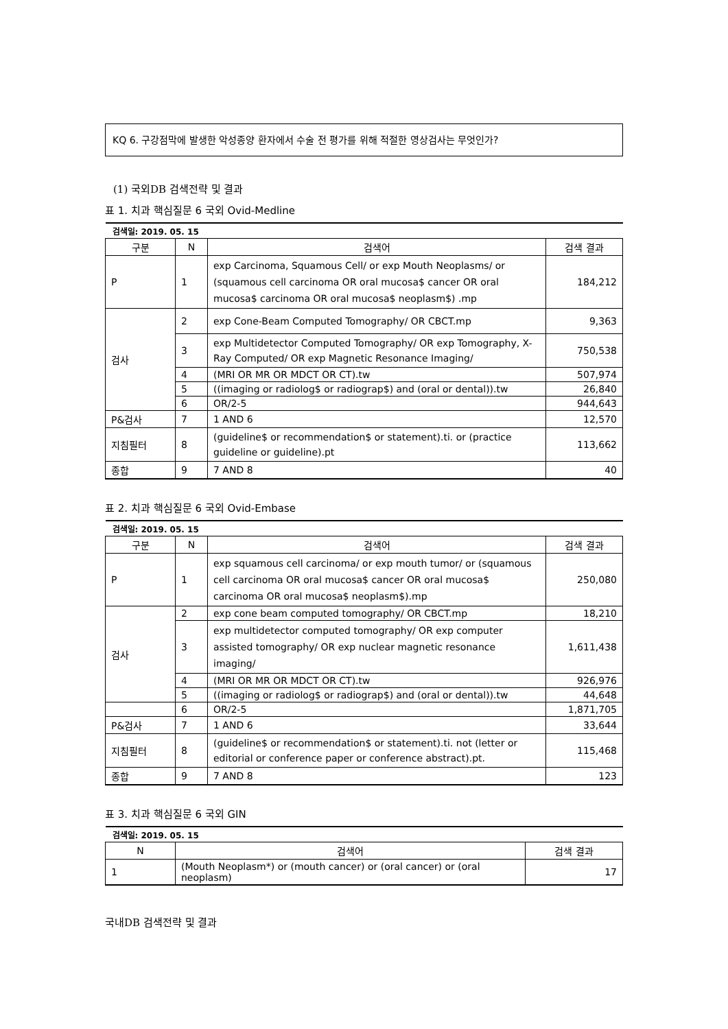KQ 6. 구강점막에 발생한 악성종양 환자에서 수술 전 평가를 위해 적절한 영상검사는 무엇인가?
(1) 국외DB 검색전략 및 결과
표 1. 치과 핵심질문 6 국외 Ovid-Medline
| 검색일: 2019. 05. 15 | | | |
| 구분 | N | 검색어 | 검색 결과 |
| P | 1 | exp Carcinoma, Squamous Cell/ or exp Mouth Neoplasms/ or (squamous cell carcinoma OR oral mucosa$ cancer OR oral mucosa$ carcinoma OR oral mucosa$ neoplasm$) .mp | 184,212 |
| 검사 | 2 | exp Cone-Beam Computed Tomography/ OR CBCT.mp | 9,363 |
| | 3 | exp Multidetector Computed Tomography/ OR exp Tomography, X-Ray Computed/ OR exp Magnetic Resonance Imaging/ | 750,538 |
| | 4 | (MRI OR MR OR MDCT OR CT).tw | 507,974 |
| | 5 | ((imaging or radiolog$ or radiograp$) and (oral or dental)).tw | 26,840 |
| | 6 | OR/2-5 | 944,643 |
| P&검사 | 7 | 1 AND 6 | 12,570 |
| 지침필터 | 8 | (guideline$ or recommendation$ or statement).ti. or (practice guideline or guideline).pt | 113,662 |
| 종합 | 9 | 7 AND 8 | 40 |
표 2. 치과 핵심질문 6 국외 Ovid-Embase
| 검색일: 2019. 05. 15 | | | |
| 구분 | N | 검색어 | 검색 결과 |
| P | 1 | exp squamous cell carcinoma/ or exp mouth tumor/ or (squamous cell carcinoma OR oral mucosa$ cancer OR oral mucosa$ carcinoma OR oral mucosa$ neoplasm$).mp | 250,080 |
| 검사 | 2 | exp cone beam computed tomography/ OR CBCT.mp | 18,210 |
| | 3 | exp multidetector computed tomography/ OR exp computer assisted tomography/ OR exp nuclear magnetic resonance imaging/ | 1,611,438 |
| | 4 | (MRI OR MR OR MDCT OR CT).tw | 926,976 |
| | 5 | ((imaging or radiolog$ or radiograp$) and (oral or dental)).tw | 44,648 |
| | 6 | OR/2-5 | 1,871,705 |
| P&검사 | 7 | 1 AND 6 | 33,644 |
| 지침필터 | 8 | (guideline$ or recommendation$ or statement).ti. not (letter or editorial or conference paper or conference abstract).pt. | 115,468 |
| 종합 | 9 | 7 AND 8 | 123 |
표 3. 치과 핵심질문 6 국외 GIN
| 검색일: 2019. 05. 15 | | |
| N | 검색어 | 검색 결과 |
| 1 | (Mouth Neoplasm*) or (mouth cancer) or (oral cancer) or (oral neoplasm) | 17 |
국내DB 검색전략 및 결과